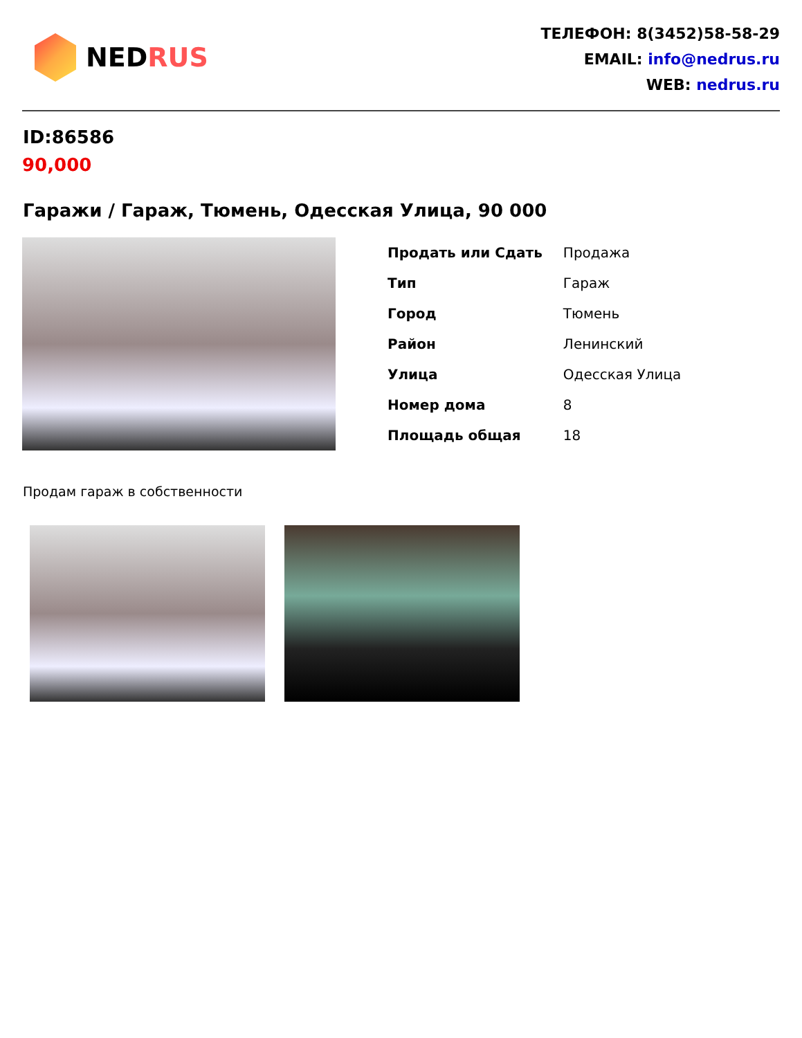NEDRUS
ТЕЛЕФОН: 8(3452)58-58-29
EMAIL: info@nedrus.ru
WEB: nedrus.ru
ID:86586
90,000
Гаражи / Гараж, Тюмень, Одесская Улица, 90 000
| Продать или Сдать | Продажа |
| Тип | Гараж |
| Город | Тюмень |
| Район | Ленинский |
| Улица | Одесская Улица |
| Номер дома | 8 |
| Площадь общая | 18 |
Продам гараж в собственности